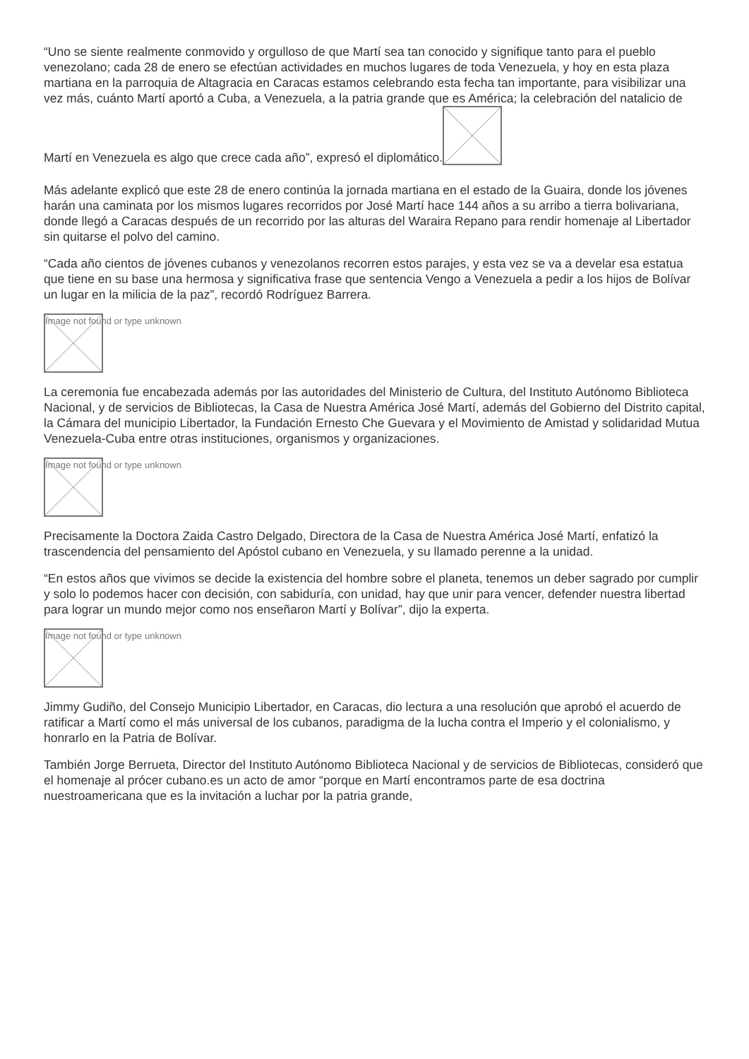“Uno se siente realmente conmovido y orgulloso de que Martí sea tan conocido y signifique tanto para el pueblo venezolano; cada 28 de enero se efectúan actividades en muchos lugares de toda Venezuela, y hoy en esta plaza martiana en la parroquia de Altagracia en Caracas estamos celebrando esta fecha tan importante, para visibilizar una vez más, cuánto Martí aportó a Cuba, a Venezuela, a la patria grande que es América; la celebración del natalicio de Martí en Venezuela es algo que crece cada año”, expresó el diplomático.
Más adelante explicó que este 28 de enero continúa la jornada martiana en el estado de la Guaira, donde los jóvenes harán una caminata por los mismos lugares recorridos por José Martí hace 144 años a su arribo a tierra bolivariana, donde llegó a Caracas después de un recorrido por las alturas del Waraira Repano para rendir homenaje al Libertador sin quitarse el polvo del camino.
“Cada año cientos de jóvenes cubanos y venezolanos recorren estos parajes, y esta vez se va a develar esa estatua que tiene en su base una hermosa y significativa frase que sentencia Vengo a Venezuela a pedir a los hijos de Bolívar un lugar en la milicia de la paz”, recordó Rodríguez Barrera.
Image not found or type unknown
La ceremonia fue encabezada además por las autoridades del Ministerio de Cultura, del Instituto Autónomo Biblioteca Nacional, y de servicios de Bibliotecas, la Casa de Nuestra América José Martí, además del Gobierno del Distrito capital, la Cámara del municipio Libertador, la Fundación Ernesto Che Guevara y el Movimiento de Amistad y solidaridad Mutua Venezuela-Cuba entre otras instituciones, organismos y organizaciones.
Image not found or type unknown
Precisamente la Doctora Zaida Castro Delgado, Directora de la Casa de Nuestra América José Martí, enfatizó la trascendencia del pensamiento del Apóstol cubano en Venezuela, y su llamado perenne a la unidad.
“En estos años que vivimos se decide la existencia del hombre sobre el planeta, tenemos un deber sagrado por cumplir y solo lo podemos hacer con decisión, con sabiduría, con unidad, hay que unir para vencer, defender nuestra libertad para lograr un mundo mejor como nos enseñaron Martí y Bolívar”, dijo la experta.
Image not found or type unknown
Jimmy Gudiño, del Consejo Municipio Libertador, en Caracas, dio lectura a una resolución que aprobó el acuerdo de ratificar a Martí como el más universal de los cubanos, paradigma de la lucha contra el Imperio y el colonialismo, y honrarlo en la Patria de Bolívar.
También Jorge Berrueta, Director del Instituto Autónomo Biblioteca Nacional y de servicios de Bibliotecas, consideró que el homenaje al prócer cubano.es un acto de amor “porque en Martí encontramos parte de esa doctrina nuestroamericana que es la invitación a luchar por la patria grande,